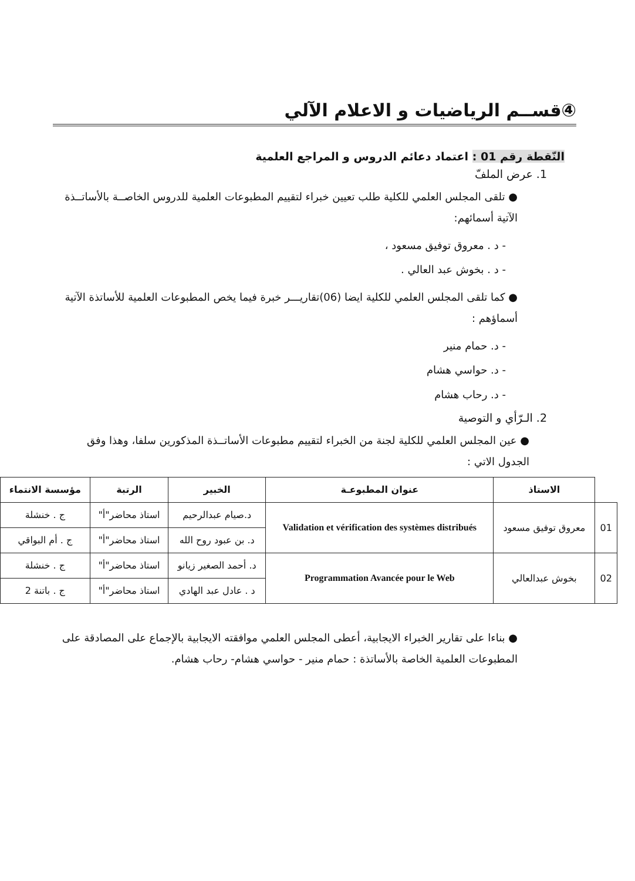④قســم الرياضيات و الاعلام الآلي
النّقطة رقم 01 : اعتماد دعائم الدروس و المراجع العلمية
1. عرض الملفّ
● تلقى المجلس العلمي للكلية طلب تعيين خبراء لتقييم المطبوعات العلمية للدروس الخاصــة بالأساتــذة الآتية أسمائهم:
- د . معروق توفيق مسعود ،
- د . بخوش عبد العالي .
● كما تلقى المجلس العلمي للكلية ايضا (06)تقاريـــر خبرة فيما يخص المطبوعات العلمية للأساتذة الآتية أسماؤهم :
- د. حمام منير
- د. حواسي هشام
- د. رحاب هشام
2. الـرّأي و التوصية
● عين المجلس العلمي للكلية لجنة من الخبراء لتقييم مطبوعات الأساتــذة المذكورين سلفا، وهذا وفق الجدول الاتي :
| | الاستاذ | عنوان المطبوعـة | الخبير | الرتبة | مؤسسة الانتماء |
| --- | --- | --- | --- | --- | --- |
| 01 | معروق توفيق مسعود | Validation et vérification des systèmes distribués | د.صيام عبدالرحيم | استاذ محاضر"أ" | ج . خنشلة |
| | | | د. بن عبود روح الله | استاذ محاضر"أ" | ج . أم البواقي |
| 02 | بخوش عبدالعالي | Programmation Avancée pour le Web | د. أحمد الصغير زيانو | استاذ محاضر"أ" | ج . خنشلة |
| | | | د . عادل عبد الهادي | استاذ محاضر"أ" | ج . باتنة 2 |
● بناءا على تقارير الخبراء الايجابية، أعطى المجلس العلمي موافقته الايجابية بالإجماع على المصادقة على المطبوعات العلمية الخاصة بالأساتذة : حمام منير - حواسي هشام- رحاب هشام.